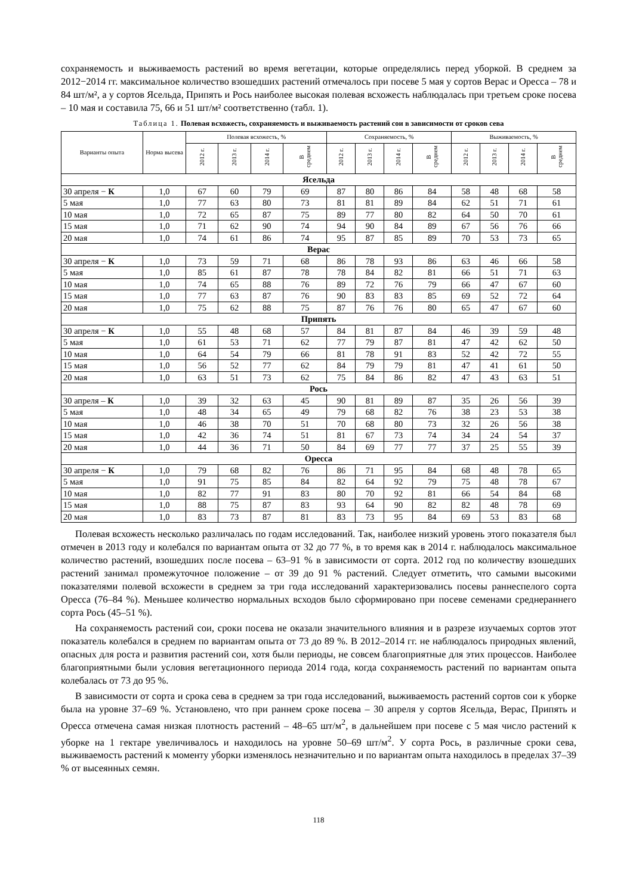сохраняемость и выживаемость растений во время вегетации, которые определялись перед уборкой. В среднем за 2012−2014 гг. максимальное количество взошедших растений отмечалось при посеве 5 мая у сортов Верас и Оресса – 78 и 84 шт/м², а у сортов Ясельда, Припять и Рось наиболее высокая полевая всхожесть наблюдалась при третьем сроке посева – 10 мая и составила 75, 66 и 51 шт/м² соответственно (табл. 1).
Таблица 1. Полевая всхожесть, сохраняемость и выживаемость растений сои в зависимости от сроков сева
| Варианты опыта | Норма высева | Полевая всхожесть, % | | | | Сохраняемость, % | | | | Выживаемость, % | | | |
| --- | --- | --- | --- | --- | --- | --- | --- | --- | --- | --- | --- | --- | --- |
| | | 2012 г. | 2013 г. | 2014 г. | В среднем | 2012 г. | 2013 г. | 2014 г. | В среднем | 2012 г. | 2013 г. | 2014 г. | В среднем |
| Ясельда | | | | | | | | | | | | | |
| 30 апреля − К | 1,0 | 67 | 60 | 79 | 69 | 87 | 80 | 86 | 84 | 58 | 48 | 68 | 58 |
| 5 мая | 1,0 | 77 | 63 | 80 | 73 | 81 | 81 | 89 | 84 | 62 | 51 | 71 | 61 |
| 10 мая | 1,0 | 72 | 65 | 87 | 75 | 89 | 77 | 80 | 82 | 64 | 50 | 70 | 61 |
| 15 мая | 1,0 | 71 | 62 | 90 | 74 | 94 | 90 | 84 | 89 | 67 | 56 | 76 | 66 |
| 20 мая | 1,0 | 74 | 61 | 86 | 74 | 95 | 87 | 85 | 89 | 70 | 53 | 73 | 65 |
| Верас | | | | | | | | | | | | | |
| 30 апреля − К | 1,0 | 73 | 59 | 71 | 68 | 86 | 78 | 93 | 86 | 63 | 46 | 66 | 58 |
| 5 мая | 1,0 | 85 | 61 | 87 | 78 | 78 | 84 | 82 | 81 | 66 | 51 | 71 | 63 |
| 10 мая | 1,0 | 74 | 65 | 88 | 76 | 89 | 72 | 76 | 79 | 66 | 47 | 67 | 60 |
| 15 мая | 1,0 | 77 | 63 | 87 | 76 | 90 | 83 | 83 | 85 | 69 | 52 | 72 | 64 |
| 20 мая | 1,0 | 75 | 62 | 88 | 75 | 87 | 76 | 76 | 80 | 65 | 47 | 67 | 60 |
| Припять | | | | | | | | | | | | | |
| 30 апреля − К | 1,0 | 55 | 48 | 68 | 57 | 84 | 81 | 87 | 84 | 46 | 39 | 59 | 48 |
| 5 мая | 1,0 | 61 | 53 | 71 | 62 | 77 | 79 | 87 | 81 | 47 | 42 | 62 | 50 |
| 10 мая | 1,0 | 64 | 54 | 79 | 66 | 81 | 78 | 91 | 83 | 52 | 42 | 72 | 55 |
| 15 мая | 1,0 | 56 | 52 | 77 | 62 | 84 | 79 | 79 | 81 | 47 | 41 | 61 | 50 |
| 20 мая | 1,0 | 63 | 51 | 73 | 62 | 75 | 84 | 86 | 82 | 47 | 43 | 63 | 51 |
| Рось | | | | | | | | | | | | | |
| 30 апреля – К | 1,0 | 39 | 32 | 63 | 45 | 90 | 81 | 89 | 87 | 35 | 26 | 56 | 39 |
| 5 мая | 1,0 | 48 | 34 | 65 | 49 | 79 | 68 | 82 | 76 | 38 | 23 | 53 | 38 |
| 10 мая | 1,0 | 46 | 38 | 70 | 51 | 70 | 68 | 80 | 73 | 32 | 26 | 56 | 38 |
| 15 мая | 1,0 | 42 | 36 | 74 | 51 | 81 | 67 | 73 | 74 | 34 | 24 | 54 | 37 |
| 20 мая | 1,0 | 44 | 36 | 71 | 50 | 84 | 69 | 77 | 77 | 37 | 25 | 55 | 39 |
| Оресса | | | | | | | | | | | | | |
| 30 апреля − К | 1,0 | 79 | 68 | 82 | 76 | 86 | 71 | 95 | 84 | 68 | 48 | 78 | 65 |
| 5 мая | 1,0 | 91 | 75 | 85 | 84 | 82 | 64 | 92 | 79 | 75 | 48 | 78 | 67 |
| 10 мая | 1,0 | 82 | 77 | 91 | 83 | 80 | 70 | 92 | 81 | 66 | 54 | 84 | 68 |
| 15 мая | 1,0 | 88 | 75 | 87 | 83 | 93 | 64 | 90 | 82 | 82 | 48 | 78 | 69 |
| 20 мая | 1,0 | 83 | 73 | 87 | 81 | 83 | 73 | 95 | 84 | 69 | 53 | 83 | 68 |
Полевая всхожесть несколько различалась по годам исследований. Так, наиболее низкий уровень этого показателя был отмечен в 2013 году и колебался по вариантам опыта от 32 до 77 %, в то время как в 2014 г. наблюдалось максимальное количество растений, взошедших после посева – 63–91 % в зависимости от сорта. 2012 год по количеству взошедших растений занимал промежуточное положение – от 39 до 91 % растений. Следует отметить, что самыми высокими показателями полевой всхожести в среднем за три года исследований характеризовались посевы раннеспелого сорта Оресса (76–84 %). Меньшее количество нормальных всходов было сформировано при посеве семенами среднераннего сорта Рось (45–51 %).
На сохраняемость растений сои, сроки посева не оказали значительного влияния и в разрезе изучаемых сортов этот показатель колебался в среднем по вариантам опыта от 73 до 89 %. В 2012–2014 гг. не наблюдалось природных явлений, опасных для роста и развития растений сои, хотя были периоды, не совсем благоприятные для этих процессов. Наиболее благоприятными были условия вегетационного периода 2014 года, когда сохраняемость растений по вариантам опыта колебалась от 73 до 95 %.
В зависимости от сорта и срока сева в среднем за три года исследований, выживаемость растений сортов сои к уборке была на уровне 37–69 %. Установлено, что при раннем сроке посева – 30 апреля у сортов Ясельда, Верас, Припять и Оресса отмечена самая низкая плотность растений – 48–65 шт/м<sup>2</sup>, в дальнейшем при посеве с 5 мая число растений к уборке на 1 гектаре увеличивалось и находилось на уровне 50–69 шт/м<sup>2</sup>. У сорта Рось, в различные сроки сева, выживаемость растений к моменту уборки изменялось незначительно и по вариантам опыта находилось в пределах 37–39 % от высеянных семян.
118